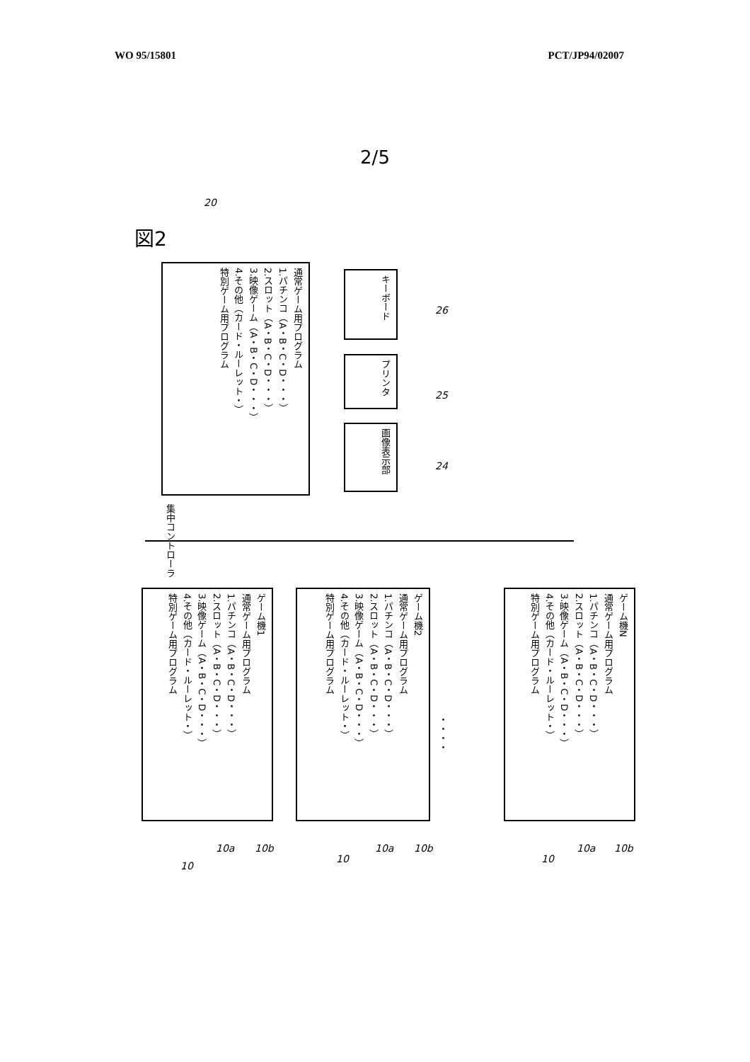WO 95/15801 PCT/JP94/02007
2/5
図2
20
通常ゲーム用プログラム
1.パチンコ（A・B・C・D・・・）
2.スロット（A・B・C・D・・・）
3.映像ゲーム（A・B・C・D・・・）
4.その他（カード・ルーレット・）
特別ゲーム用プログラム
集中コントローラ
キーボード
プリンタ
画像表示部
26
25
24
ゲーム機1
通常ゲーム用プログラム
1.パチンコ（A・B・C・D・・・）
2.スロット（A・B・C・D・・・）
3.映像ゲーム（A・B・C・D・・・）
4.その他（カード・ルーレット・）
特別ゲーム用プログラム
ゲーム機2
通常ゲーム用プログラム
1.パチンコ（A・B・C・D・・・）
2.スロット（A・B・C・D・・・）
3.映像ゲーム（A・B・C・D・・・）
4.その他（カード・ルーレット・）
特別ゲーム用プログラム
・・・・
ゲーム機N
通常ゲーム用プログラム
1.パチンコ（A・B・C・D・・・）
2.スロット（A・B・C・D・・・）
3.映像ゲーム（A・B・C・D・・・）
4.その他（カード・ルーレット・）
特別ゲーム用プログラム
10
10a 10b
10
10a 10b
10
10a 10b